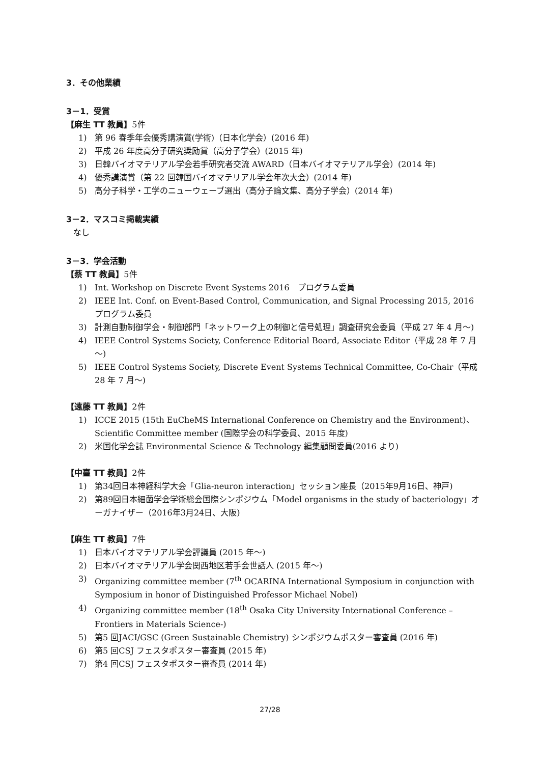3．その他業績
3－1．受賞
【麻生 TT 教員】5件
1) 第 96 春季年会優秀講演賞(学術)（日本化学会）(2016 年)
2) 平成 26 年度高分子研究奨励賞（高分子学会）(2015 年)
3) 日韓バイオマテリアル学会若手研究者交流 AWARD（日本バイオマテリアル学会）(2014 年)
4) 優秀講演賞（第 22 回韓国バイオマテリアル学会年次大会）(2014 年)
5) 高分子科学・工学のニューウェーブ選出（高分子論文集、高分子学会）(2014 年)
3－2．マスコミ掲載実績
なし
3－3．学会活動
【蔡 TT 教員】5件
1) Int. Workshop on Discrete Event Systems 2016　プログラム委員
2) IEEE Int. Conf. on Event-Based Control, Communication, and Signal Processing 2015, 2016　プログラム委員
3) 計測自動制御学会・制御部門「ネットワーク上の制御と信号処理」調査研究会委員（平成 27 年 4 月～)
4) IEEE Control Systems Society, Conference Editorial Board, Associate Editor（平成 28 年 7 月～)
5) IEEE Control Systems Society, Discrete Event Systems Technical Committee, Co-Chair（平成 28 年 7 月～)
【遠藤 TT 教員】2件
1) ICCE 2015 (15th EuCheMS International Conference on Chemistry and the Environment)、Scientific Committee member (国際学会の科学委員、2015 年度)
2) 米国化学会誌 Environmental Science & Technology 編集顧問委員(2016 より)
【中臺 TT 教員】2件
1) 第34回日本神経科学大会「Glia-neuron interaction」セッション座長（2015年9月16日、神戸)
2) 第89回日本細菌学会学術総会国際シンポジウム「Model organisms in the study of bacteriology」オーガナイザー（2016年3月24日、大阪)
【麻生 TT 教員】7件
1) 日本バイオマテリアル学会評議員 (2015 年～)
2) 日本バイオマテリアル学会関西地区若手会世話人 (2015 年～)
3) Organizing committee member (7<sup>th</sup> OCARINA International Symposium in conjunction with Symposium in honor of Distinguished Professor Michael Nobel)
4) Organizing committee member (18<sup>th</sup> Osaka City University International Conference –Frontiers in Materials Science-)
5) 第5 回JACI/GSC (Green Sustainable Chemistry) シンポジウムポスター審査員 (2016 年)
6) 第5 回CSJ フェスタポスター審査員 (2015 年)
7) 第4 回CSJ フェスタポスター審査員 (2014 年)
27/28